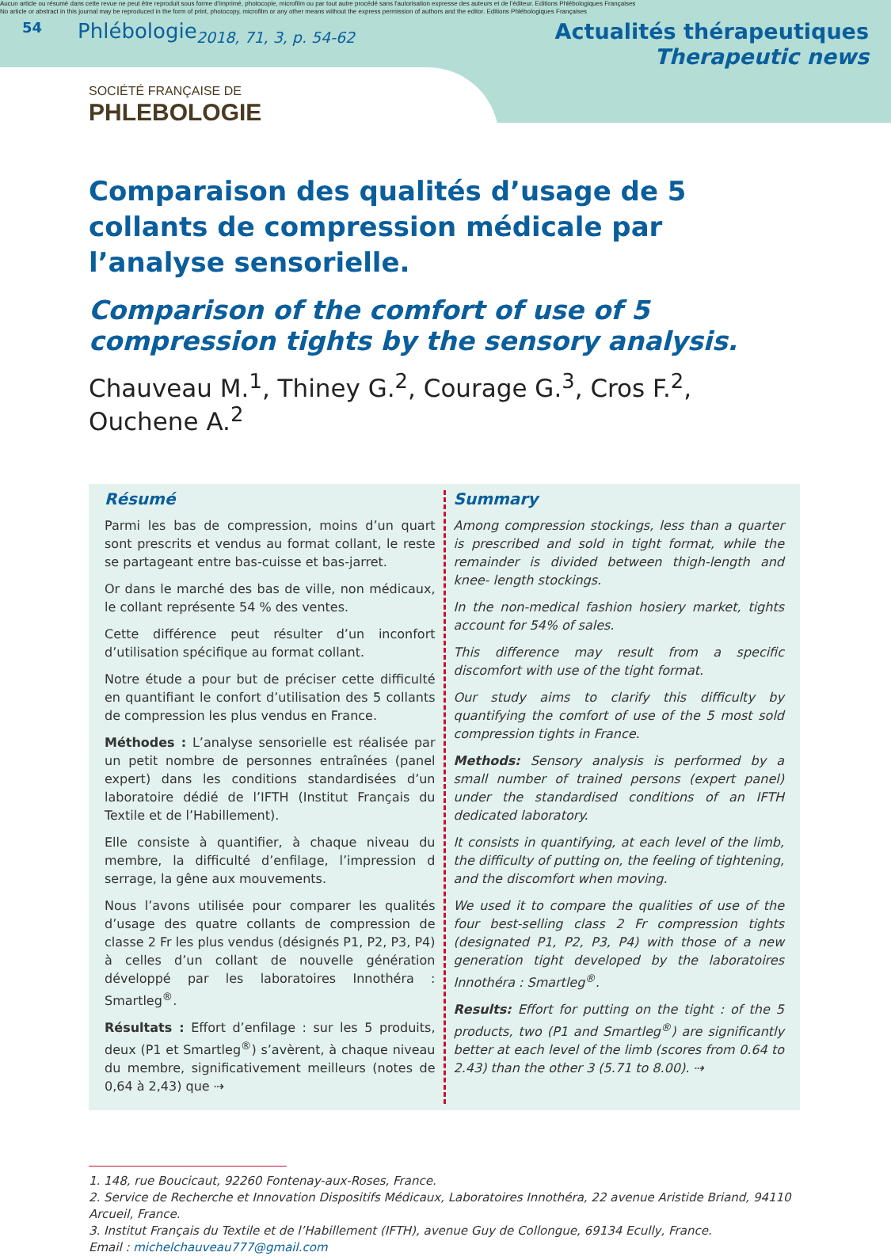Aucun article ou résumé dans cette revue ne peut être reproduit sous forme d'imprimé, photocopie, microfilm ou par tout autre procédé sans l'autorisation expresse des auteurs et de l'éditeur. Editions Phlébologiques Françaises
No article or abstract in this journal may be reproduced in the form of print, photocopy, microfilm or any other means without the express permission of authors and the editor. Editions Phlébologiques Françaises
54
Phlébologie
2018, 71, 3, p. 54-62
Actualités thérapeutiques
Therapeutic news
SOCIÉTÉ FRANÇAISE DE
PHLEBOLOGIE
Comparaison des qualités d’usage de 5 collants de compression médicale par l’analyse sensorielle.
Comparison of the comfort of use of 5 compression tights by the sensory analysis.
Chauveau M.<sup>1</sup>, Thiney G.<sup>2</sup>, Courage G.<sup>3</sup>, Cros F.<sup>2</sup>, Ouchene A.<sup>2</sup>
Résumé
Parmi les bas de compression, moins d’un quart sont prescrits et vendus au format collant, le reste se partageant entre bas-cuisse et bas-jarret.
Or dans le marché des bas de ville, non médicaux, le collant représente 54 % des ventes.
Cette différence peut résulter d’un inconfort d’utilisation spécifique au format collant.
Notre étude a pour but de préciser cette difficulté en quantifiant le confort d’utilisation des 5 collants de compression les plus vendus en France.
Méthodes : L’analyse sensorielle est réalisée par un petit nombre de personnes entraînées (panel expert) dans les conditions standardisées d’un laboratoire dédié de l’IFTH (Institut Français du Textile et de l’Habillement).
Elle consiste à quantifier, à chaque niveau du membre, la difficulté d’enfilage, l’impression d serrage, la gêne aux mouvements.
Nous l’avons utilisée pour comparer les qualités d’usage des quatre collants de compression de classe 2 Fr les plus vendus (désignés P1, P2, P3, P4) à celles d’un collant de nouvelle génération développé par les laboratoires Innothéra : Smartleg<sup>®</sup>.
Résultats : Effort d’enfilage : sur les 5 produits, deux (P1 et Smartleg<sup>®</sup>) s’avèrent, à chaque niveau du membre, significativement meilleurs (notes de 0,64 à 2,43) que ⇢
Summary
Among compression stockings, less than a quarter is prescribed and sold in tight format, while the remainder is divided between thigh-length and knee- length stockings.
In the non-medical fashion hosiery market, tights account for 54% of sales.
This difference may result from a specific discomfort with use of the tight format.
Our study aims to clarify this difficulty by quantifying the comfort of use of the 5 most sold compression tights in France.
Methods: Sensory analysis is performed by a small number of trained persons (expert panel) under the standardised conditions of an IFTH dedicated laboratory.
It consists in quantifying, at each level of the limb, the difficulty of putting on, the feeling of tightening, and the discomfort when moving.
We used it to compare the qualities of use of the four best-selling class 2 Fr compression tights (designated P1, P2, P3, P4) with those of a new generation tight developed by the laboratoires Innothéra : Smartleg<sup>®</sup>.
Results: Effort for putting on the tight : of the 5 products, two (P1 and Smartleg<sup>®</sup>) are significantly better at each level of the limb (scores from 0.64 to 2.43) than the other 3 (5.71 to 8.00). ⇢
1. 148, rue Boucicaut, 92260 Fontenay-aux-Roses, France.
2. Service de Recherche et Innovation Dispositifs Médicaux, Laboratoires Innothéra, 22 avenue Aristide Briand, 94110 Arcueil, France.
3. Institut Français du Textile et de l’Habillement (IFTH), avenue Guy de Collongue, 69134 Ecully, France.
Email : michelchauveau777@gmail.com